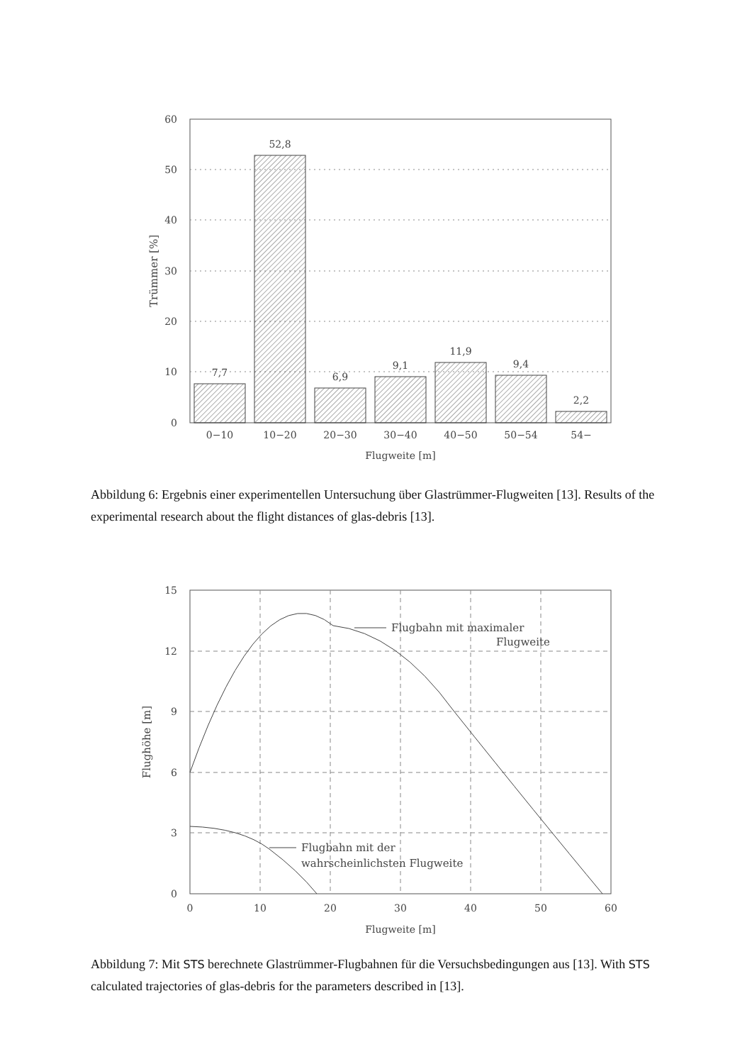60
50
40
30
20
10
0
7,7
52,8
6,9
9,1
11,9
9,4
2,2
0−10
10−20
20−30
30−40
40−50
50−54
54−
Flugweite [m]
Trümmer [%]
Abbildung 6: Ergebnis einer experimentellen Untersuchung über Glastrümmer-Flugweiten [13]. Results of the experimental research about the flight distances of glas-debris [13].
Flugbahn mit maximaler
Flugweite
Flugbahn mit der
wahrscheinlichsten Flugweite
15
12
9
6
3
0
0
10
20
30
40
50
60
Flugweite [m]
Flughöhe [m]
Abbildung 7: Mit STS berechnete Glastrümmer-Flugbahnen für die Versuchsbedingungen aus [13]. With STS calculated trajectories of glas-debris for the parameters described in [13].